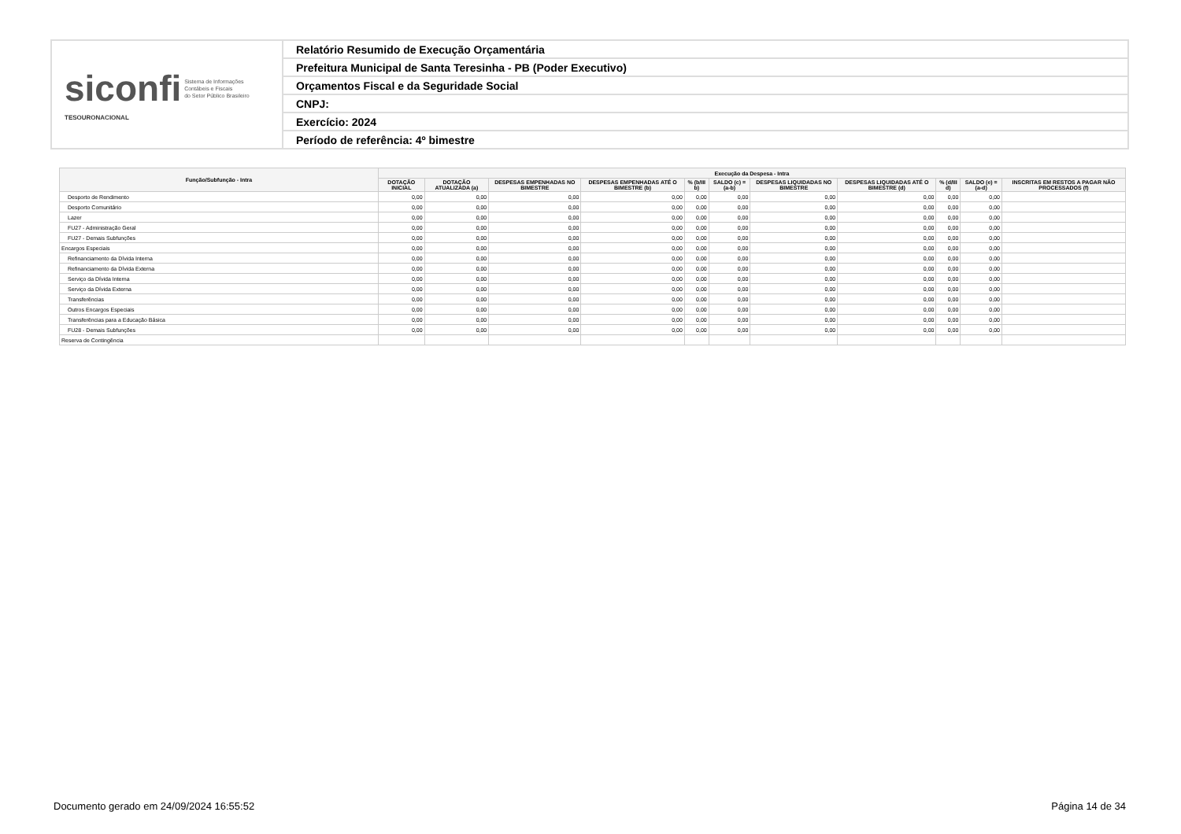| siconfi Sistema de Informações Contábeis e Fiscais do Setor Público Brasileiro TESOURONACIONAL | Relatório Resumido de Execução Orçamentária |
| | Prefeitura Municipal de Santa Teresinha - PB (Poder Executivo) |
| | Orçamentos Fiscal e da Seguridade Social |
| | CNPJ: |
| | Exercício: 2024 |
| | Período de referência: 4º bimestre |
| Função/Subfunção - Intra | Execução da Despesa - Intra | | | | | | | | | | |
| --- | --- | --- | --- | --- | --- | --- | --- | --- | --- | --- | --- |
| | DOTAÇÃO INICIAL | DOTAÇÃO ATUALIZADA (a) | DESPESAS EMPENHADAS NO BIMESTRE | DESPESAS EMPENHADAS ATÉ O BIMESTRE (b) | % (b/III b) | SALDO (c) = (a-b) | DESPESAS LIQUIDADAS NO BIMESTRE | DESPESAS LIQUIDADAS ATÉ O BIMESTRE (d) | % (d/III d) | SALDO (e) = (a-d) | INSCRITAS EM RESTOS A PAGAR NÃO PROCESSADOS (f) |
| Desporto de Rendimento | 0,00 | 0,00 | 0,00 | 0,00 | 0,00 | 0,00 | 0,00 | 0,00 | 0,00 | 0,00 | |
| Desporto Comunitário | 0,00 | 0,00 | 0,00 | 0,00 | 0,00 | 0,00 | 0,00 | 0,00 | 0,00 | 0,00 | |
| Lazer | 0,00 | 0,00 | 0,00 | 0,00 | 0,00 | 0,00 | 0,00 | 0,00 | 0,00 | 0,00 | |
| FU27 - Administração Geral | 0,00 | 0,00 | 0,00 | 0,00 | 0,00 | 0,00 | 0,00 | 0,00 | 0,00 | 0,00 | |
| FU27 - Demais Subfunções | 0,00 | 0,00 | 0,00 | 0,00 | 0,00 | 0,00 | 0,00 | 0,00 | 0,00 | 0,00 | |
| Encargos Especiais | 0,00 | 0,00 | 0,00 | 0,00 | 0,00 | 0,00 | 0,00 | 0,00 | 0,00 | 0,00 | |
| Refinanciamento da Dívida Interna | 0,00 | 0,00 | 0,00 | 0,00 | 0,00 | 0,00 | 0,00 | 0,00 | 0,00 | 0,00 | |
| Refinanciamento da Dívida Externa | 0,00 | 0,00 | 0,00 | 0,00 | 0,00 | 0,00 | 0,00 | 0,00 | 0,00 | 0,00 | |
| Serviço da Dívida Interna | 0,00 | 0,00 | 0,00 | 0,00 | 0,00 | 0,00 | 0,00 | 0,00 | 0,00 | 0,00 | |
| Serviço da Dívida Externa | 0,00 | 0,00 | 0,00 | 0,00 | 0,00 | 0,00 | 0,00 | 0,00 | 0,00 | 0,00 | |
| Transferências | 0,00 | 0,00 | 0,00 | 0,00 | 0,00 | 0,00 | 0,00 | 0,00 | 0,00 | 0,00 | |
| Outros Encargos Especiais | 0,00 | 0,00 | 0,00 | 0,00 | 0,00 | 0,00 | 0,00 | 0,00 | 0,00 | 0,00 | |
| Transferências para a Educação Básica | 0,00 | 0,00 | 0,00 | 0,00 | 0,00 | 0,00 | 0,00 | 0,00 | 0,00 | 0,00 | |
| FU28 - Demais Subfunções | 0,00 | 0,00 | 0,00 | 0,00 | 0,00 | 0,00 | 0,00 | 0,00 | 0,00 | 0,00 | |
| Reserva de Contingência | | | | | | | | | | | |
Documento gerado em 24/09/2024 16:55:52
Página 14 de 34